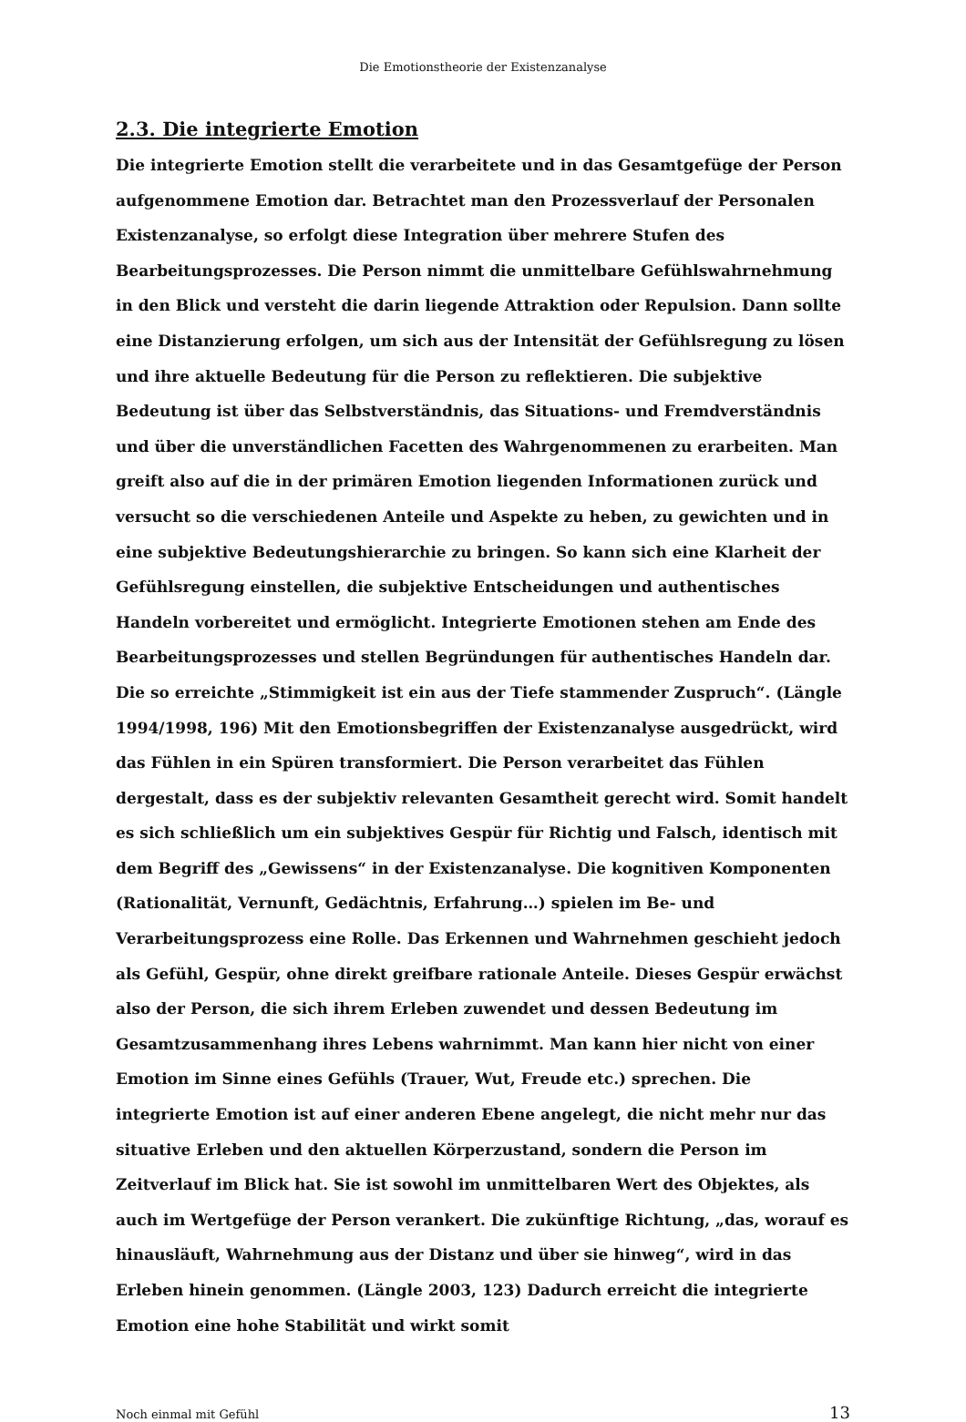Die Emotionstheorie der Existenzanalyse
2.3. Die integrierte Emotion
Die integrierte Emotion stellt die verarbeitete und in das Gesamtgefüge der Person aufgenommene Emotion dar. Betrachtet man den Prozessverlauf der Personalen Existenzanalyse, so erfolgt diese Integration über mehrere Stufen des Bearbeitungsprozesses. Die Person nimmt die unmittelbare Gefühlswahrnehmung in den Blick und versteht die darin liegende Attraktion oder Repulsion. Dann sollte eine Distanzierung erfolgen, um sich aus der Intensität der Gefühlsregung zu lösen und ihre aktuelle Bedeutung für die Person zu reflektieren. Die subjektive Bedeutung ist über das Selbstverständnis, das Situations- und Fremdverständnis und über die unverständlichen Facetten des Wahrgenommenen zu erarbeiten. Man greift also auf die in der primären Emotion liegenden Informationen zurück und versucht so die verschiedenen Anteile und Aspekte zu heben, zu gewichten und in eine subjektive Bedeutungshierarchie zu bringen. So kann sich eine Klarheit der Gefühlsregung einstellen, die subjektive Entscheidungen und authentisches Handeln vorbereitet und ermöglicht. Integrierte Emotionen stehen am Ende des Bearbeitungsprozesses und stellen Begründungen für authentisches Handeln dar. Die so erreichte „Stimmigkeit ist ein aus der Tiefe stammender Zuspruch“. (Längle 1994/1998, 196) Mit den Emotionsbegriffen der Existenzanalyse ausgedrückt, wird das Fühlen in ein Spüren transformiert. Die Person verarbeitet das Fühlen dergestalt, dass es der subjektiv relevanten Gesamtheit gerecht wird. Somit handelt es sich schließlich um ein subjektives Gespür für Richtig und Falsch, identisch mit dem Begriff des „Gewissens“ in der Existenzanalyse. Die kognitiven Komponenten (Rationalität, Vernunft, Gedächtnis, Erfahrung…) spielen im Be- und Verarbeitungsprozess eine Rolle. Das Erkennen und Wahrnehmen geschieht jedoch als Gefühl, Gespür, ohne direkt greifbare rationale Anteile. Dieses Gespür erwächst also der Person, die sich ihrem Erleben zuwendet und dessen Bedeutung im Gesamtzusammenhang ihres Lebens wahrnimmt. Man kann hier nicht von einer Emotion im Sinne eines Gefühls (Trauer, Wut, Freude etc.) sprechen. Die integrierte Emotion ist auf einer anderen Ebene angelegt, die nicht mehr nur das situative Erleben und den aktuellen Körperzustand, sondern die Person im Zeitverlauf im Blick hat. Sie ist sowohl im unmittelbaren Wert des Objektes, als auch im Wertgefüge der Person verankert. Die zukünftige Richtung, „das, worauf es hinausläuft, Wahrnehmung aus der Distanz und über sie hinweg“, wird in das Erleben hinein genommen. (Längle 2003, 123) Dadurch erreicht die integrierte Emotion eine hohe Stabilität und wirkt somit
Noch einmal mit Gefühl 13